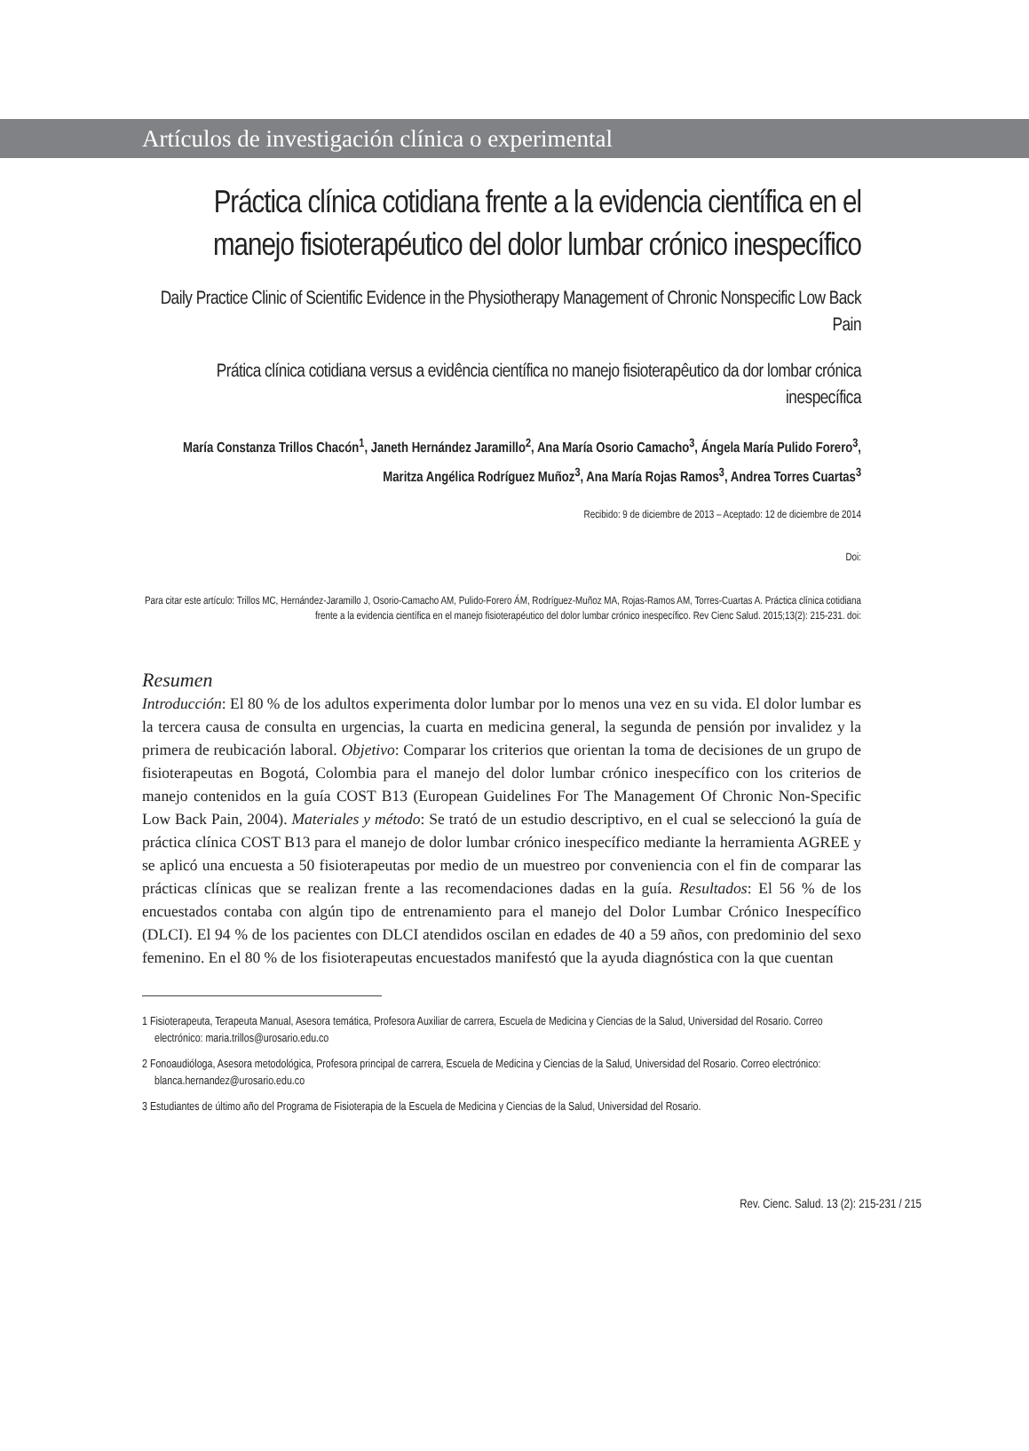Artículos de investigación clínica o experimental
Práctica clínica cotidiana frente a la evidencia científica en el manejo fisioterapéutico del dolor lumbar crónico inespecífico
Daily Practice Clinic of Scientific Evidence in the Physiotherapy Management of Chronic Nonspecific Low Back Pain
Prática clínica cotidiana versus a evidência científica no manejo fisioterapêutico da dor lombar crónica inespecífica
María Constanza Trillos Chacón<sup>1</sup>, Janeth Hernández Jaramillo<sup>2</sup>, Ana María Osorio Camacho<sup>3</sup>, Ángela María Pulido Forero<sup>3</sup>, Maritza Angélica Rodríguez Muñoz<sup>3</sup>, Ana María Rojas Ramos<sup>3</sup>, Andrea Torres Cuartas<sup>3</sup>
Recibido: 9 de diciembre de 2013 – Aceptado: 12 de diciembre de 2014
Doi:
Para citar este artículo: Trillos MC, Hernández-Jaramillo J, Osorio-Camacho AM, Pulido-Forero ÁM, Rodríguez-Muñoz MA, Rojas-Ramos AM, Torres-Cuartas A. Práctica clínica cotidiana frente a la evidencia científica en el manejo fisioterapéutico del dolor lumbar crónico inespecífico. Rev Cienc Salud. 2015;13(2): 215-231. doi:
Resumen
Introducción: El 80 % de los adultos experimenta dolor lumbar por lo menos una vez en su vida. El dolor lumbar es la tercera causa de consulta en urgencias, la cuarta en medicina general, la segunda de pensión por invalidez y la primera de reubicación laboral. Objetivo: Comparar los criterios que orientan la toma de decisiones de un grupo de fisioterapeutas en Bogotá, Colombia para el manejo del dolor lumbar crónico inespecífico con los criterios de manejo contenidos en la guía COST B13 (European Guidelines For The Management Of Chronic Non-Specific Low Back Pain, 2004). Materiales y método: Se trató de un estudio descriptivo, en el cual se seleccionó la guía de práctica clínica COST B13 para el manejo de dolor lumbar crónico inespecífico mediante la herramienta AGREE y se aplicó una encuesta a 50 fisioterapeutas por medio de un muestreo por conveniencia con el fin de comparar las prácticas clínicas que se realizan frente a las recomendaciones dadas en la guía. Resultados: El 56 % de los encuestados contaba con algún tipo de entrenamiento para el manejo del Dolor Lumbar Crónico Inespecífico (DLCI). El 94 % de los pacientes con DLCI atendidos oscilan en edades de 40 a 59 años, con predominio del sexo femenino. En el 80 % de los fisioterapeutas encuestados manifestó que la ayuda diagnóstica con la que cuentan
1 Fisioterapeuta, Terapeuta Manual, Asesora temática, Profesora Auxiliar de carrera, Escuela de Medicina y Ciencias de la Salud, Universidad del Rosario. Correo electrónico: maria.trillos@urosario.edu.co
2 Fonoaudióloga, Asesora metodológica, Profesora principal de carrera, Escuela de Medicina y Ciencias de la Salud, Universidad del Rosario. Correo electrónico: blanca.hernandez@urosario.edu.co
3 Estudiantes de último año del Programa de Fisioterapia de la Escuela de Medicina y Ciencias de la Salud, Universidad del Rosario.
Rev. Cienc. Salud. 13 (2): 215-231 / 215